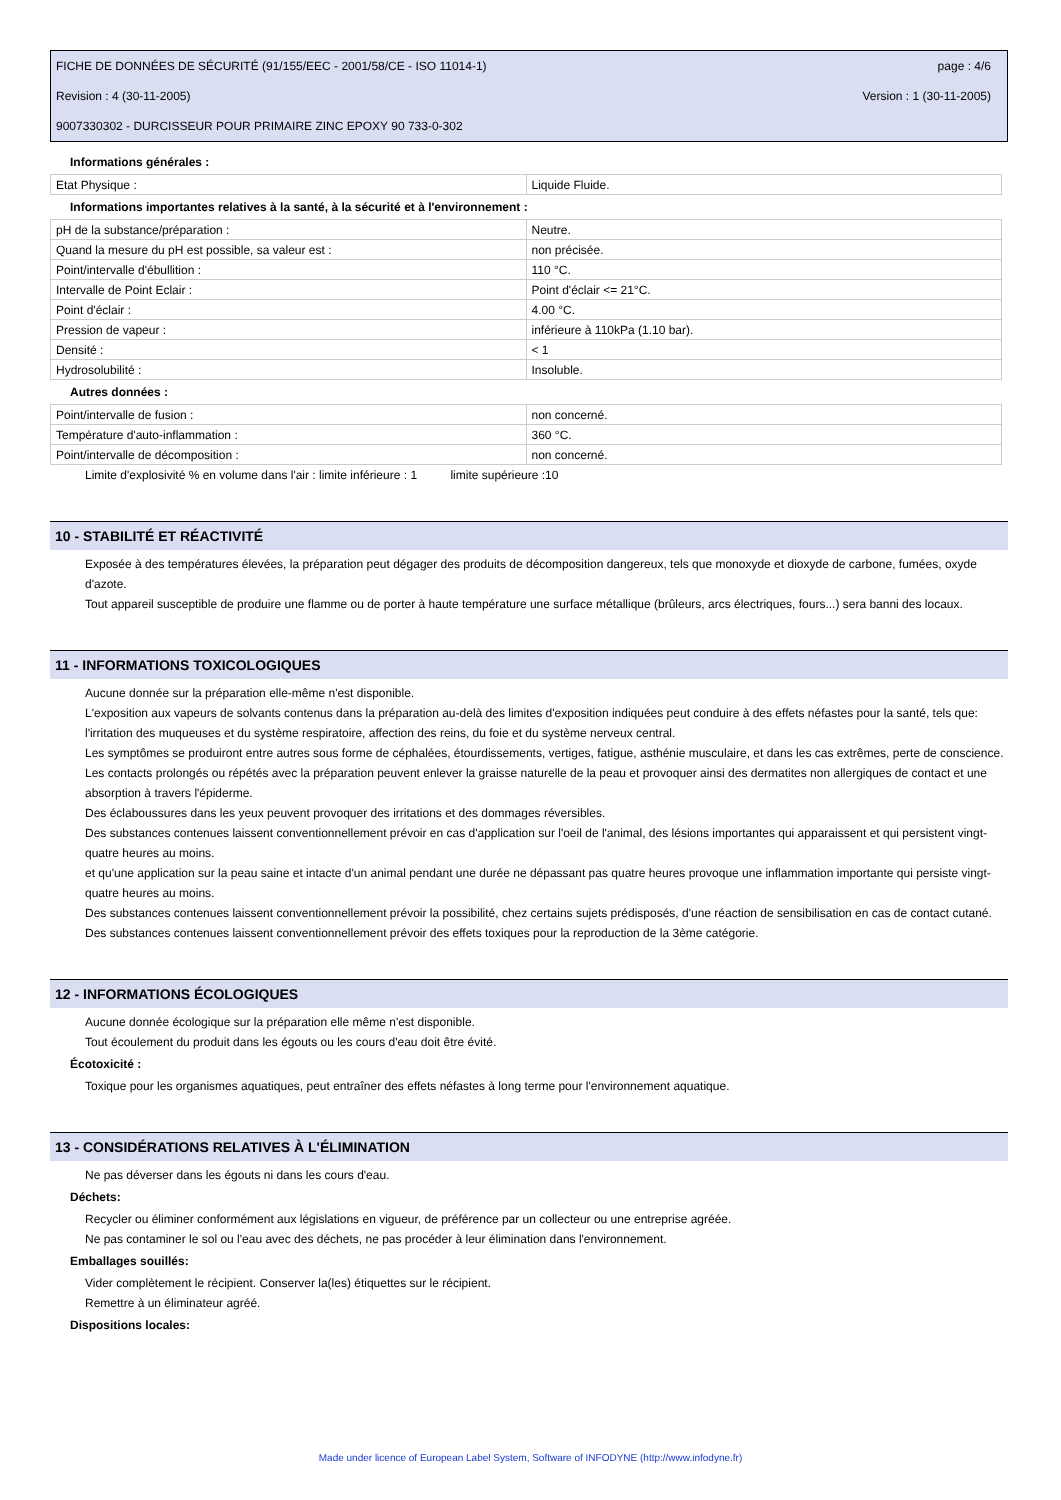FICHE DE DONNÉES DE SÉCURITÉ (91/155/EEC - 2001/58/CE - ISO 11014-1) page : 4/6
Revision : 4 (30-11-2005) Version : 1 (30-11-2005)
9007330302 - DURCISSEUR POUR PRIMAIRE ZINC EPOXY 90 733-0-302
Informations générales :
| Etat Physique : | Liquide Fluide. |
Informations importantes relatives à la santé, à la sécurité et à l'environnement :
| pH de la substance/préparation : | Neutre. |
| Quand la mesure du pH est possible, sa valeur est : | non précisée. |
| Point/intervalle d'ébullition : | 110 °C. |
| Intervalle de Point Eclair : | Point d'éclair <= 21°C. |
| Point d'éclair : | 4.00 °C. |
| Pression de vapeur : | inférieure à 110kPa (1.10 bar). |
| Densité : | < 1 |
| Hydrosolubilité : | Insoluble. |
Autres données :
| Point/intervalle de fusion : | non concerné. |
| Température d'auto-inflammation : | 360 °C. |
| Point/intervalle de décomposition : | non concerné. |
Limite d'explosivité % en volume dans l'air : limite inférieure : 1 limite supérieure :10
10 - STABILITÉ ET RÉACTIVITÉ
Exposée à des températures élevées, la préparation peut dégager des produits de décomposition dangereux, tels que monoxyde et dioxyde de carbone, fumées, oxyde d'azote.
Tout appareil susceptible de produire une flamme ou de porter à haute température une surface métallique (brûleurs, arcs électriques, fours...) sera banni des locaux.
11 - INFORMATIONS TOXICOLOGIQUES
Aucune donnée sur la préparation elle-même n'est disponible.
L'exposition aux vapeurs de solvants contenus dans la préparation au-delà des limites d'exposition indiquées peut conduire à des effets néfastes pour la santé, tels que:
l'irritation des muqueuses et du système respiratoire, affection des reins, du foie et du système nerveux central.
Les symptômes se produiront entre autres sous forme de céphalées, étourdissements, vertiges, fatigue, asthénie musculaire, et dans les cas extrêmes, perte de conscience.
Les contacts prolongés ou répétés avec la préparation peuvent enlever la graisse naturelle de la peau et provoquer ainsi des dermatites non allergiques de contact et une absorption à travers l'épiderme.
Des éclaboussures dans les yeux peuvent provoquer des irritations et des dommages réversibles.
Des substances contenues laissent conventionnellement prévoir en cas d'application sur l'oeil de l'animal, des lésions importantes qui apparaissent et qui persistent vingt-quatre heures au moins.
et qu'une application sur la peau saine et intacte d'un animal pendant une durée ne dépassant pas quatre heures provoque une inflammation importante qui persiste vingt-quatre heures au moins.
Des substances contenues laissent conventionnellement prévoir la possibilité, chez certains sujets prédisposés, d'une réaction de sensibilisation en cas de contact cutané.
Des substances contenues laissent conventionnellement prévoir des effets toxiques pour la reproduction de la 3ème catégorie.
12 - INFORMATIONS ÉCOLOGIQUES
Aucune donnée écologique sur la préparation elle même n'est disponible.
Tout écoulement du produit dans les égouts ou les cours d'eau doit être évité.
Écotoxicité :
Toxique pour les organismes aquatiques, peut entraîner des effets néfastes à long terme pour l'environnement aquatique.
13 - CONSIDÉRATIONS RELATIVES À L'ÉLIMINATION
Ne pas déverser dans les égouts ni dans les cours d'eau.
Déchets:
Recycler ou éliminer conformément aux législations en vigueur, de préférence par un collecteur ou une entreprise agréée.
Ne pas contaminer le sol ou l'eau avec des déchets, ne pas procéder à leur élimination dans l'environnement.
Emballages souillés:
Vider complètement le récipient. Conserver la(les) étiquettes sur le récipient.
Remettre à un éliminateur agréé.
Dispositions locales:
Made under licence of European Label System, Software of INFODYNE (http://www.infodyne.fr)